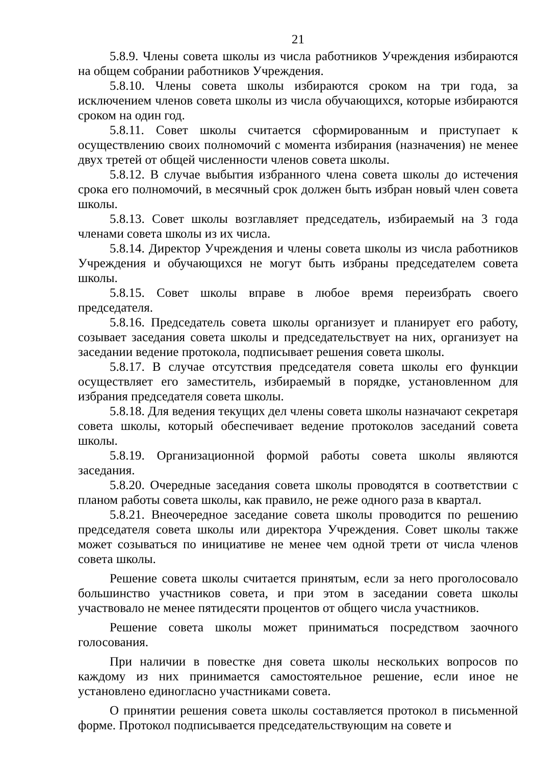21
5.8.9. Члены совета школы из числа работников Учреждения избираются на общем собрании работников Учреждения.
5.8.10. Члены совета школы избираются сроком на три года, за исключением членов совета школы из числа обучающихся, которые избираются сроком на один год.
5.8.11. Совет школы считается сформированным и приступает к осуществлению своих полномочий с момента избирания (назначения) не менее двух третей от общей численности членов совета школы.
5.8.12. В случае выбытия избранного члена совета школы до истечения срока его полномочий, в месячный срок должен быть избран новый член совета школы.
5.8.13. Совет школы возглавляет председатель, избираемый на 3 года членами совета школы из их числа.
5.8.14. Директор Учреждения и члены совета школы из числа работников Учреждения и обучающихся не могут быть избраны председателем совета школы.
5.8.15. Совет школы вправе в любое время переизбрать своего председателя.
5.8.16. Председатель совета школы организует и планирует его работу, созывает заседания совета школы и председательствует на них, организует на заседании ведение протокола, подписывает решения совета школы.
5.8.17. В случае отсутствия председателя совета школы его функции осуществляет его заместитель, избираемый в порядке, установленном для избрания председателя совета школы.
5.8.18. Для ведения текущих дел члены совета школы назначают секретаря совета школы, который обеспечивает ведение протоколов заседаний совета школы.
5.8.19. Организационной формой работы совета школы являются заседания.
5.8.20. Очередные заседания совета школы проводятся в соответствии с планом работы совета школы, как правило, не реже одного раза в квартал.
5.8.21. Внеочередное заседание совета школы проводится по решению председателя совета школы или директора Учреждения. Совет школы также может созываться по инициативе не менее чем одной трети от числа членов совета школы.
Решение совета школы считается принятым, если за него проголосовало большинство участников совета, и при этом в заседании совета школы участвовало не менее пятидесяти процентов от общего числа участников.
Решение совета школы может приниматься посредством заочного голосования.
При наличии в повестке дня совета школы нескольких вопросов по каждому из них принимается самостоятельное решение, если иное не установлено единогласно участниками совета.
О принятии решения совета школы составляется протокол в письменной форме. Протокол подписывается председательствующим на совете и